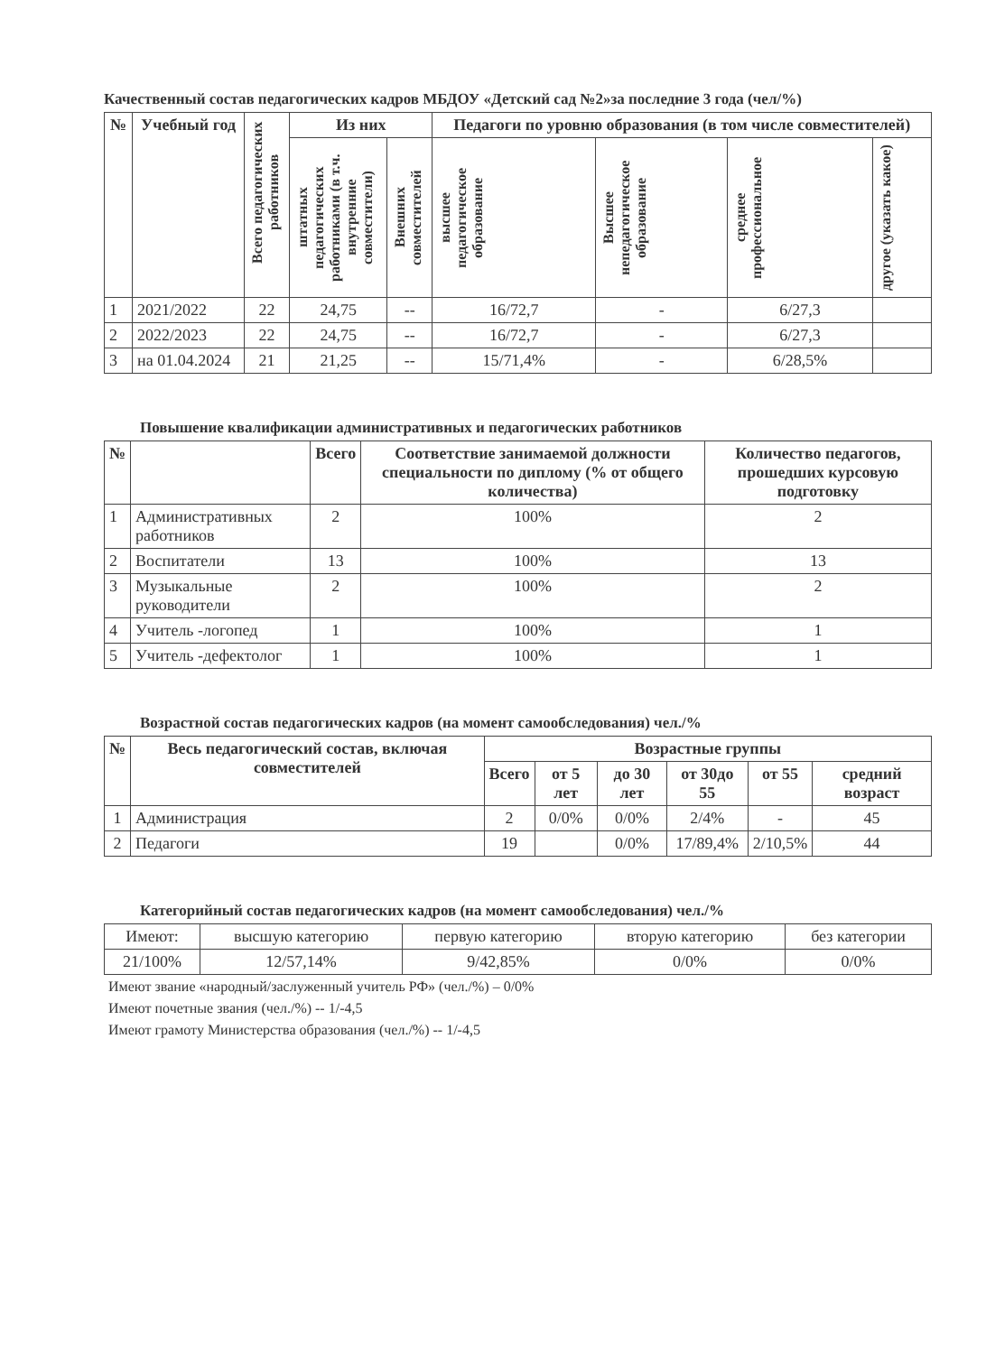Качественный состав педагогических кадров МБДОУ «Детский сад №2»за последние 3 года (чел/%)
| № | Учебный год | Всего педагогических работников | Из них | | Педагоги по уровню образования (в том числе совместителей) | | | |
| --- | --- | --- | --- | --- | --- | --- | --- | --- |
| | | | штатных педагогических работниками (в т.ч. внутренние совместители) | Внешних совместителей | высшее педагогическое образование | Высшее непедагогическое образование | среднее профессиональное | другое (указать какое) |
| 1 | 2021/2022 | 22 | 24,75 | -- | 16/72,7 | - | 6/27,3 | |
| 2 | 2022/2023 | 22 | 24,75 | -- | 16/72,7 | - | 6/27,3 | |
| 3 | на 01.04.2024 | 21 | 21,25 | -- | 15/71,4% | - | 6/28,5% | |
Повышение квалификации административных и педагогических работников
| № | | Всего | Соответствие занимаемой должности специальности по диплому (% от общего количества) | Количество педагогов, прошедших курсовую подготовку |
| --- | --- | --- | --- | --- |
| 1 | Административных работников | 2 | 100% | 2 |
| 2 | Воспитатели | 13 | 100% | 13 |
| 3 | Музыкальные руководители | 2 | 100% | 2 |
| 4 | Учитель -логопед | 1 | 100% | 1 |
| 5 | Учитель -дефектолог | 1 | 100% | 1 |
Возрастной состав педагогических кадров (на момент самообследования) чел./%
| № | Весь педагогический состав, включая совместителей | Возрастные группы | | | | | |
| --- | --- | --- | --- | --- | --- | --- | --- |
| | | Всего | от 5 лет | до 30 лет | от 30до 55 | от 55 | средний возраст |
| 1 | Администрация | 2 | 0/0% | 0/0% | 2/4% | - | 45 |
| 2 | Педагоги | 19 | | 0/0% | 17/89,4% | 2/10,5% | 44 |
Категорийный состав педагогических кадров (на момент самообследования) чел./%
| Имеют: | высшую категорию | первую категорию | вторую категорию | без категории |
| 21/100% | 12/57,14% | 9/42,85% | 0/0% | 0/0% |
Имеют звание «народный/заслуженный учитель РФ» (чел./%) – 0/0%
Имеют почетные звания (чел./%) -- 1/-4,5
Имеют грамоту Министерства образования (чел./%) -- 1/-4,5